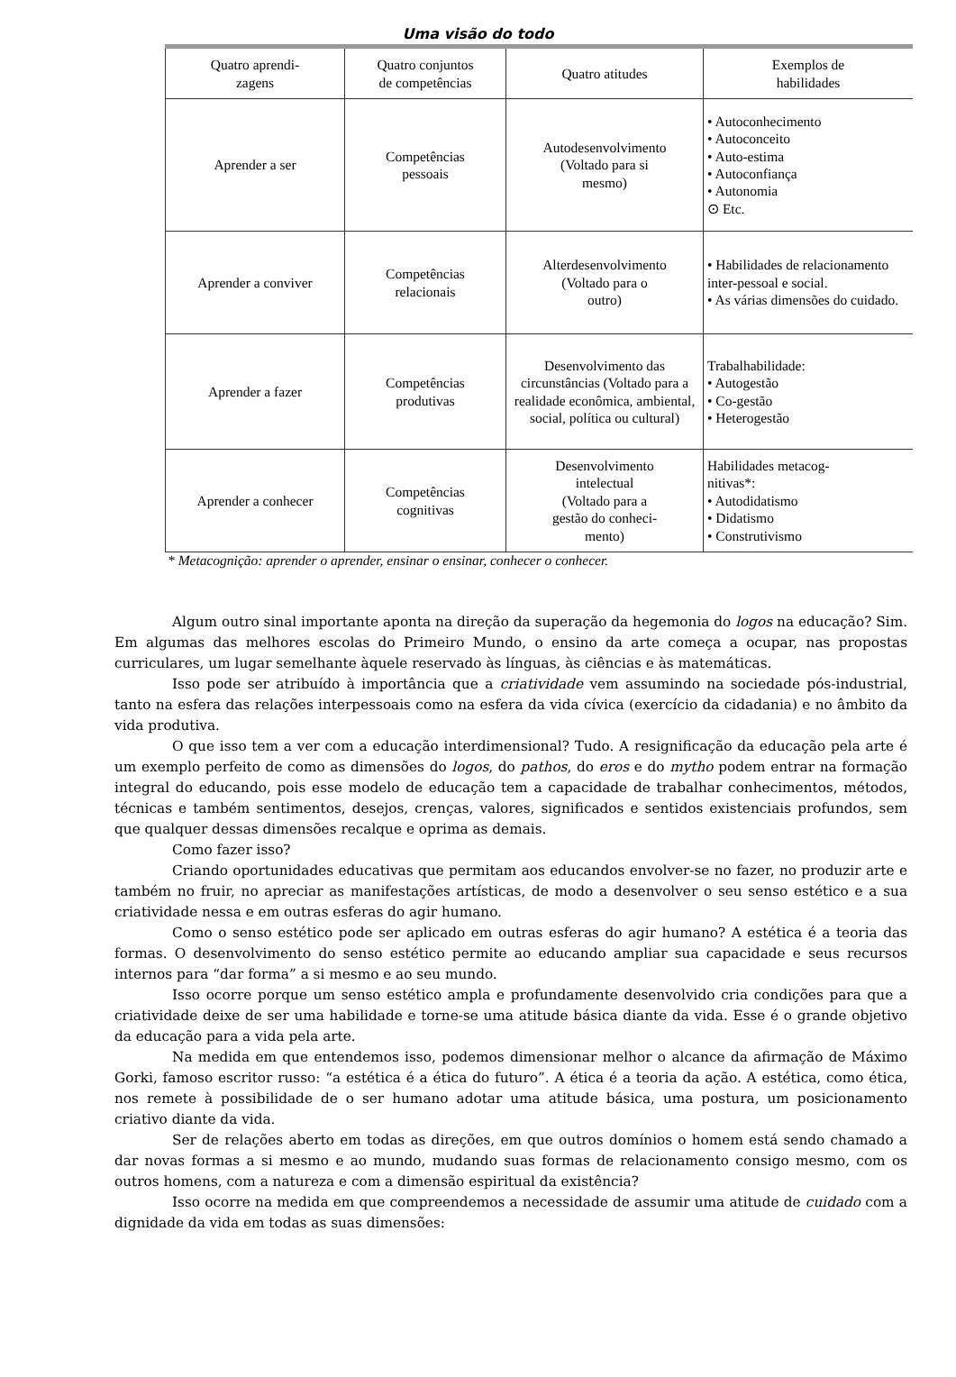Uma visão do todo
| Quatro aprendi- zagens | Quatro conjuntos de competências | Quatro atitudes | Exemplos de habilidades |
| --- | --- | --- | --- |
| Aprender a ser | Competências pessoais | Autodesenvolvimento (Voltado para si mesmo) | • Autoconhecimento • Autoconceito • Auto-estima • Autoconfiança • Autonomia ⊙ Etc. |
| Aprender a conviver | Competências relacionais | Alterdesenvolvimento (Voltado para o outro) | • Habilidades de relacionamento inter-pessoal e social. • As várias dimensões do cuidado. |
| Aprender a fazer | Competências produtivas | Desenvolvimento das circunstâncias (Voltado para a realidade econômica, ambiental, social, política ou cultural) | Trabalhabilidade: • Autogestão • Co-gestão • Heterogestão |
| Aprender a conhecer | Competências cognitivas | Desenvolvimento intelectual (Voltado para a gestão do conheci- mento) | Habilidades metacog- nitivas*: • Autodidatismo • Didatismo • Construtivismo |
* Metacognição: aprender o aprender, ensinar o ensinar, conhecer o conhecer.
Algum outro sinal importante aponta na direção da superação da hegemonia do logos na educação? Sim. Em algumas das melhores escolas do Primeiro Mundo, o ensino da arte começa a ocupar, nas propostas curriculares, um lugar semelhante àquele reservado às línguas, às ciências e às matemáticas.
Isso pode ser atribuído à importância que a criatividade vem assumindo na sociedade pós-industrial, tanto na esfera das relações interpessoais como na esfera da vida cívica (exercício da cidadania) e no âmbito da vida produtiva.
O que isso tem a ver com a educação interdimensional? Tudo. A resignificação da educação pela arte é um exemplo perfeito de como as dimensões do logos, do pathos, do eros e do mytho podem entrar na formação integral do educando, pois esse modelo de educação tem a capacidade de trabalhar conhecimentos, métodos, técnicas e também sentimentos, desejos, crenças, valores, significados e sentidos existenciais profundos, sem que qualquer dessas dimensões recalque e oprima as demais.
Como fazer isso?
Criando oportunidades educativas que permitam aos educandos envolver-se no fazer, no produzir arte e também no fruir, no apreciar as manifestações artísticas, de modo a desenvolver o seu senso estético e a sua criatividade nessa e em outras esferas do agir humano.
Como o senso estético pode ser aplicado em outras esferas do agir humano? A estética é a teoria das formas. O desenvolvimento do senso estético permite ao educando ampliar sua capacidade e seus recursos internos para “dar forma” a si mesmo e ao seu mundo.
Isso ocorre porque um senso estético ampla e profundamente desenvolvido cria condições para que a criatividade deixe de ser uma habilidade e torne-se uma atitude básica diante da vida. Esse é o grande objetivo da educação para a vida pela arte.
Na medida em que entendemos isso, podemos dimensionar melhor o alcance da afirmação de Máximo Gorki, famoso escritor russo: “a estética é a ética do futuro”. A ética é a teoria da ação. A estética, como ética, nos remete à possibilidade de o ser humano adotar uma atitude básica, uma postura, um posicionamento criativo diante da vida.
Ser de relações aberto em todas as direções, em que outros domínios o homem está sendo chamado a dar novas formas a si mesmo e ao mundo, mudando suas formas de relacionamento consigo mesmo, com os outros homens, com a natureza e com a dimensão espiritual da existência?
Isso ocorre na medida em que compreendemos a necessidade de assumir uma atitude de cuidado com a dignidade da vida em todas as suas dimensões: